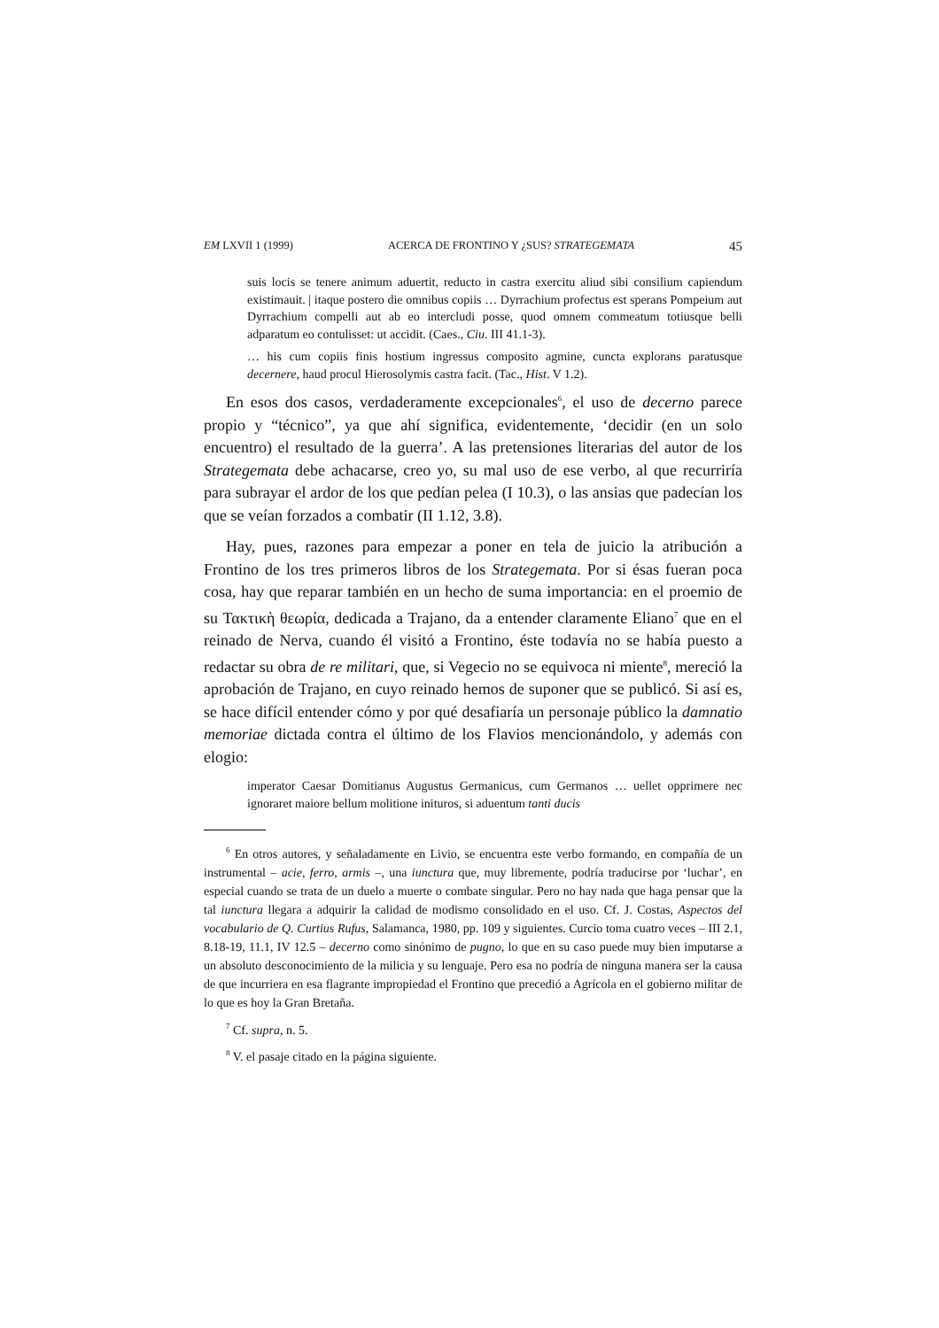EM LXVII 1 (1999) ACERCA DE FRONTINO Y ¿SUS? STRATEGEMATA 45
suis locis se tenere animum aduertit, reducto in castra exercitu aliud sibi consilium capiendum existimauit. | itaque postero die omnibus copiis … Dyrrachium profectus est sperans Pompeium aut Dyrrachium compelli aut ab eo intercludi posse, quod omnem commeatum totiusque belli adparatum eo contulisset: ut accidit. (Caes., Ciu. III 41.1-3).
… his cum copiis finis hostium ingressus composito agmine, cuncta explorans paratusque decernere, haud procul Hierosolymis castra facit. (Tac., Hist. V 1.2).
En esos dos casos, verdaderamente excepcionales<sup>6</sup>, el uso de decerno parece propio y “técnico”, ya que ahí significa, evidentemente, ‘decidir (en un solo encuentro) el resultado de la guerra’. A las pretensiones literarias del autor de los Strategemata debe achacarse, creo yo, su mal uso de ese verbo, al que recurriría para subrayar el ardor de los que pedían pelea (I 10.3), o las ansias que padecían los que se veían forzados a combatir (II 1.12, 3.8).
Hay, pues, razones para empezar a poner en tela de juicio la atribución a Frontino de los tres primeros libros de los Strategemata. Por si ésas fueran poca cosa, hay que reparar también en un hecho de suma importancia: en el proemio de su Τακτικὴ θεωρία, dedicada a Trajano, da a entender claramente Eliano<sup>7</sup> que en el reinado de Nerva, cuando él visitó a Frontino, éste todavía no se había puesto a redactar su obra de re militari, que, si Vegecio no se equivoca ni miente<sup>8</sup>, mereció la aprobación de Trajano, en cuyo reinado hemos de suponer que se publicó. Si así es, se hace difícil entender cómo y por qué desafiaría un personaje público la damnatio memoriae dictada contra el último de los Flavios mencionándolo, y además con elogio:
imperator Caesar Domitianus Augustus Germanicus, cum Germanos … uellet opprimere nec ignoraret maiore bellum molitione inituros, si aduentum tanti ducis
<sup>6</sup> En otros autores, y señaladamente en Livio, se encuentra este verbo formando, en compañía de un instrumental – acie, ferro, armis –, una iunctura que, muy libremente, podría traducirse por ‘luchar’, en especial cuando se trata de un duelo a muerte o combate singular. Pero no hay nada que haga pensar que la tal iunctura llegara a adquirir la calidad de modismo consolidado en el uso. Cf. J. Costas, Aspectos del vocabulario de Q. Curtius Rufus, Salamanca, 1980, pp. 109 y siguientes. Curcio toma cuatro veces – III 2.1, 8.18-19, 11.1, IV 12.5 – decerno como sinónimo de pugno, lo que en su caso puede muy bien imputarse a un absoluto desconocimiento de la milicia y su lenguaje. Pero esa no podría de ninguna manera ser la causa de que incurriera en esa flagrante impropiedad el Frontino que precedió a Agrícola en el gobierno militar de lo que es hoy la Gran Bretaña.
<sup>7</sup> Cf. supra, n. 5.
<sup>8</sup> V. el pasaje citado en la página siguiente.